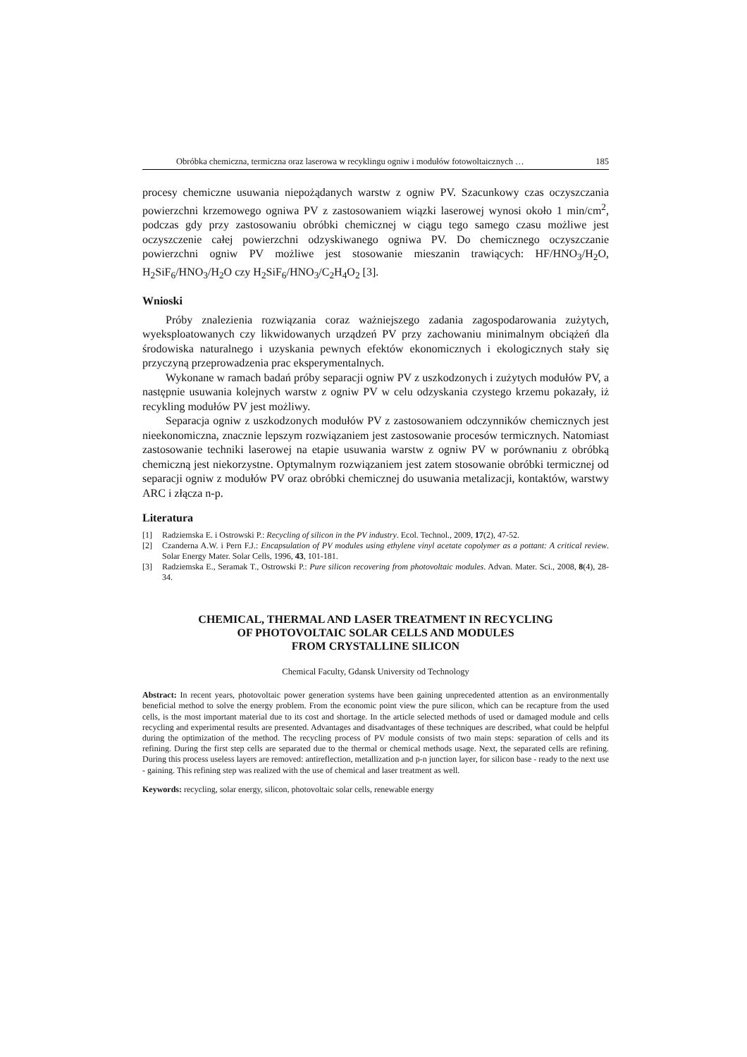Obróbka chemiczna, termiczna oraz laserowa w recyklingu ogniw i modułów fotowoltaicznych … 185
procesy chemiczne usuwania niepożądanych warstw z ogniw PV. Szacunkowy czas oczyszczania powierzchni krzemowego ogniwa PV z zastosowaniem wiązki laserowej wynosi około 1 min/cm<sup>2</sup>, podczas gdy przy zastosowaniu obróbki chemicznej w ciągu tego samego czasu możliwe jest oczyszczenie całej powierzchni odzyskiwanego ogniwa PV. Do chemicznego oczyszczanie powierzchni ogniw PV możliwe jest stosowanie mieszanin trawiących: HF/HNO<sub>3</sub>/H<sub>2</sub>O, H<sub>2</sub>SiF<sub>6</sub>/HNO<sub>3</sub>/H<sub>2</sub>O czy H<sub>2</sub>SiF<sub>6</sub>/HNO<sub>3</sub>/C<sub>2</sub>H<sub>4</sub>O<sub>2</sub> [3].
Wnioski
Próby znalezienia rozwiązania coraz ważniejszego zadania zagospodarowania zużytych, wyeksploatowanych czy likwidowanych urządzeń PV przy zachowaniu minimalnym obciążeń dla środowiska naturalnego i uzyskania pewnych efektów ekonomicznych i ekologicznych stały się przyczyną przeprowadzenia prac eksperymentalnych.
Wykonane w ramach badań próby separacji ogniw PV z uszkodzonych i zużytych modułów PV, a następnie usuwania kolejnych warstw z ogniw PV w celu odzyskania czystego krzemu pokazały, iż recykling modułów PV jest możliwy.
Separacja ogniw z uszkodzonych modułów PV z zastosowaniem odczynników chemicznych jest nieekonomiczna, znacznie lepszym rozwiązaniem jest zastosowanie procesów termicznych. Natomiast zastosowanie techniki laserowej na etapie usuwania warstw z ogniw PV w porównaniu z obróbką chemiczną jest niekorzystne. Optymalnym rozwiązaniem jest zatem stosowanie obróbki termicznej od separacji ogniw z modułów PV oraz obróbki chemicznej do usuwania metalizacji, kontaktów, warstwy ARC i złącza n-p.
Literatura
[1] Radziemska E. i Ostrowski P.: Recycling of silicon in the PV industry. Ecol. Technol., 2009, 17(2), 47-52.
[2] Czanderna A.W. i Pern F.J.: Encapsulation of PV modules using ethylene vinyl acetate copolymer as a pottant: A critical review. Solar Energy Mater. Solar Cells, 1996, 43, 101-181.
[3] Radziemska E., Seramak T., Ostrowski P.: Pure silicon recovering from photovoltaic modules. Advan. Mater. Sci., 2008, 8(4), 28-34.
CHEMICAL, THERMAL AND LASER TREATMENT IN RECYCLING
OF PHOTOVOLTAIC SOLAR CELLS AND MODULES
FROM CRYSTALLINE SILICON
Chemical Faculty, Gdansk University od Technology
Abstract: In recent years, photovoltaic power generation systems have been gaining unprecedented attention as an environmentally beneficial method to solve the energy problem. From the economic point view the pure silicon, which can be recapture from the used cells, is the most important material due to its cost and shortage. In the article selected methods of used or damaged module and cells recycling and experimental results are presented. Advantages and disadvantages of these techniques are described, what could be helpful during the optimization of the method. The recycling process of PV module consists of two main steps: separation of cells and its refining. During the first step cells are separated due to the thermal or chemical methods usage. Next, the separated cells are refining. During this process useless layers are removed: antireflection, metallization and p-n junction layer, for silicon base - ready to the next use - gaining. This refining step was realized with the use of chemical and laser treatment as well.
Keywords: recycling, solar energy, silicon, photovoltaic solar cells, renewable energy